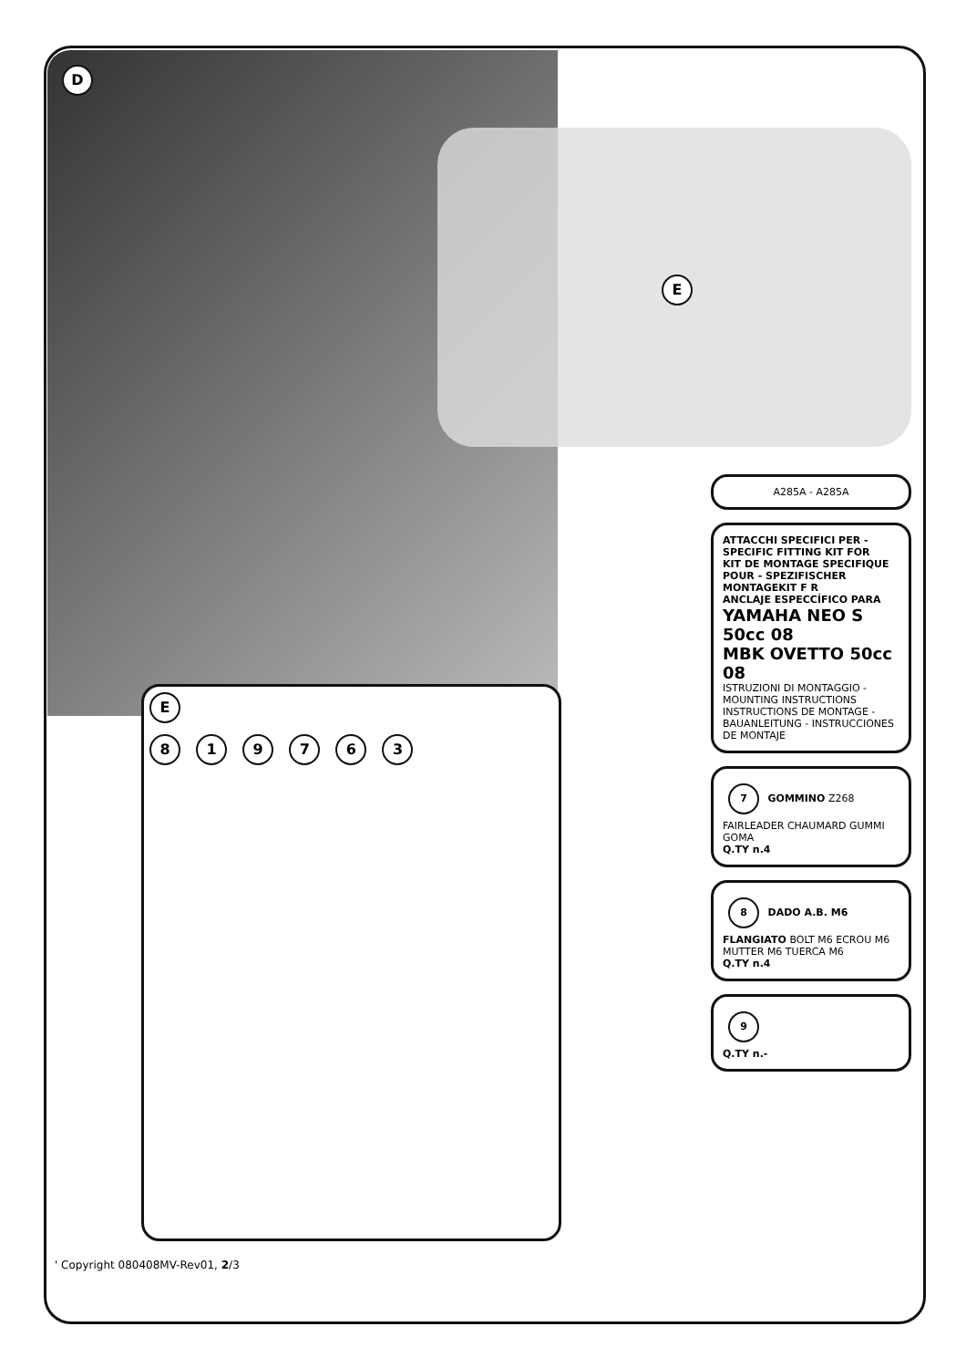D
E
A285A - A285A
ATTACCHI SPECIFICI PER - SPECIFIC FITTING KIT FOR
KIT DE MONTAGE SPECIFIQUE POUR - SPEZIFISCHER MONTAGEKIT F R
ANCLAJE ESPECCÍFICO PARA
YAMAHA NEO S 50cc 08
MBK OVETTO 50cc 08
ISTRUZIONI DI MONTAGGIO - MOUNTING INSTRUCTIONS
INSTRUCTIONS DE MONTAGE - BAUANLEITUNG - INSTRUCCIONES DE MONTAJE
7 GOMMINO Z268 FAIRLEADER CHAUMARD GUMMI GOMA
Q.TY n.4
8 DADO A.B. M6 FLANGIATO BOLT M6 ECROU M6 MUTTER M6 TUERCA M6
Q.TY n.4
9
Q.TY n.-
E
8 1 9 7 6 3
' Copyright 080408MV-Rev01, 2/3